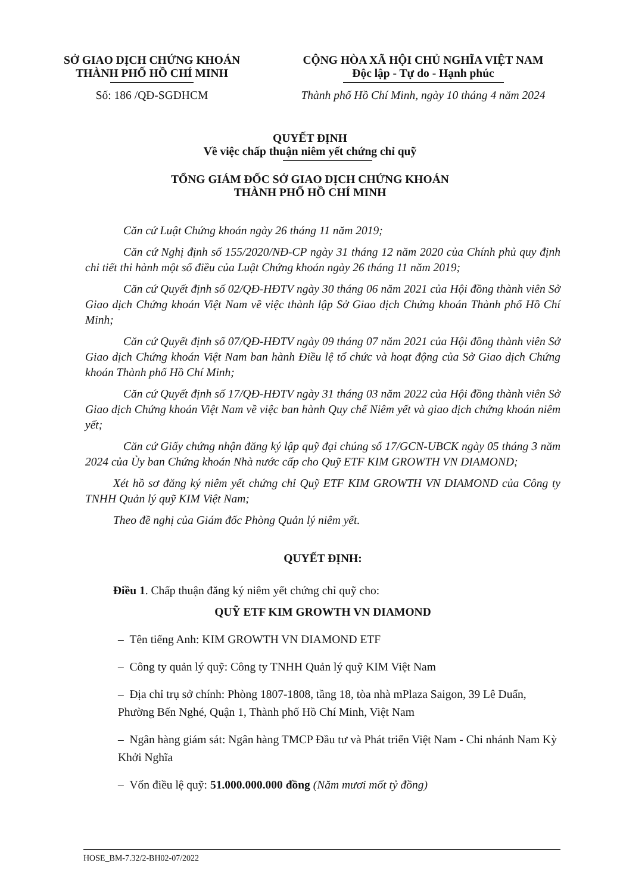SỞ GIAO DỊCH CHỨNG KHOÁN
THÀNH PHỐ HỒ CHÍ MINH
Số: 186 /QĐ-SGDHCM
CỘNG HÒA XÃ HỘI CHỦ NGHĨA VIỆT NAM
Độc lập - Tự do - Hạnh phúc
Thành phố Hồ Chí Minh, ngày 10 tháng 4 năm 2024
QUYẾT ĐỊNH
Về việc chấp thuận niêm yết chứng chỉ quỹ
TỔNG GIÁM ĐỐC SỞ GIAO DỊCH CHỨNG KHOÁN
THÀNH PHỐ HỒ CHÍ MINH
Căn cứ Luật Chứng khoán ngày 26 tháng 11 năm 2019;
Căn cứ Nghị định số 155/2020/NĐ-CP ngày 31 tháng 12 năm 2020 của Chính phủ quy định chi tiết thi hành một số điều của Luật Chứng khoán ngày 26 tháng 11 năm 2019;
Căn cứ Quyết định số 02/QĐ-HĐTV ngày 30 tháng 06 năm 2021 của Hội đồng thành viên Sở Giao dịch Chứng khoán Việt Nam về việc thành lập Sở Giao dịch Chứng khoán Thành phố Hồ Chí Minh;
Căn cứ Quyết định số 07/QĐ-HĐTV ngày 09 tháng 07 năm 2021 của Hội đồng thành viên Sở Giao dịch Chứng khoán Việt Nam ban hành Điều lệ tổ chức và hoạt động của Sở Giao dịch Chứng khoán Thành phố Hồ Chí Minh;
Căn cứ Quyết định số 17/QĐ-HĐTV ngày 31 tháng 03 năm 2022 của Hội đồng thành viên Sở Giao dịch Chứng khoán Việt Nam về việc ban hành Quy chế Niêm yết và giao dịch chứng khoán niêm yết;
Căn cứ Giấy chứng nhận đăng ký lập quỹ đại chúng số 17/GCN-UBCK ngày 05 tháng 3 năm 2024 của Ủy ban Chứng khoán Nhà nước cấp cho Quỹ ETF KIM GROWTH VN DIAMOND;
Xét hồ sơ đăng ký niêm yết chứng chỉ Quỹ ETF KIM GROWTH VN DIAMOND của Công ty TNHH Quản lý quỹ KIM Việt Nam;
Theo đề nghị của Giám đốc Phòng Quản lý niêm yết.
QUYẾT ĐỊNH:
Điều 1. Chấp thuận đăng ký niêm yết chứng chỉ quỹ cho:
QUỸ ETF KIM GROWTH VN DIAMOND
– Tên tiếng Anh: KIM GROWTH VN DIAMOND ETF
– Công ty quản lý quỹ: Công ty TNHH Quản lý quỹ KIM Việt Nam
– Địa chỉ trụ sở chính: Phòng 1807-1808, tầng 18, tòa nhà mPlaza Saigon, 39 Lê Duẩn, Phường Bến Nghé, Quận 1, Thành phố Hồ Chí Minh, Việt Nam
– Ngân hàng giám sát: Ngân hàng TMCP Đầu tư và Phát triển Việt Nam - Chi nhánh Nam Kỳ Khởi Nghĩa
– Vốn điều lệ quỹ: 51.000.000.000 đồng (Năm mươi mốt tỷ đồng)
HOSE_BM-7.32/2-BH02-07/2022